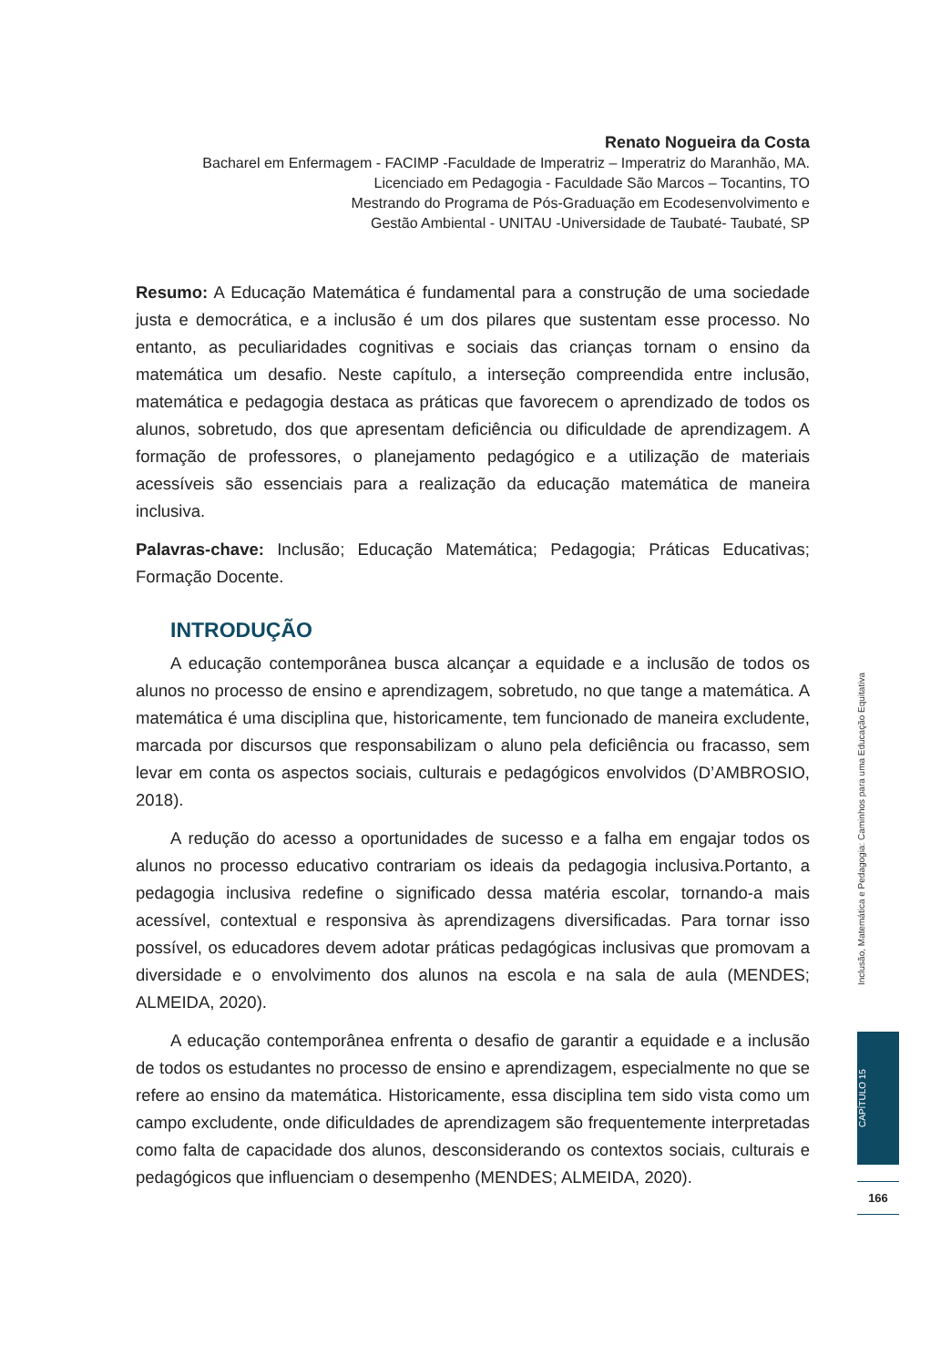Renato Nogueira da Costa
Bacharel em Enfermagem - FACIMP -Faculdade de Imperatriz – Imperatriz do Maranhão, MA.
Licenciado em Pedagogia - Faculdade São Marcos – Tocantins, TO
Mestrando do Programa de Pós-Graduação em Ecodesenvolvimento e
Gestão Ambiental - UNITAU -Universidade de Taubaté- Taubaté, SP
Resumo: A Educação Matemática é fundamental para a construção de uma sociedade justa e democrática, e a inclusão é um dos pilares que sustentam esse processo. No entanto, as peculiaridades cognitivas e sociais das crianças tornam o ensino da matemática um desafio. Neste capítulo, a interseção compreendida entre inclusão, matemática e pedagogia destaca as práticas que favorecem o aprendizado de todos os alunos, sobretudo, dos que apresentam deficiência ou dificuldade de aprendizagem. A formação de professores, o planejamento pedagógico e a utilização de materiais acessíveis são essenciais para a realização da educação matemática de maneira inclusiva.
Palavras-chave: Inclusão; Educação Matemática; Pedagogia; Práticas Educativas; Formação Docente.
INTRODUÇÃO
A educação contemporânea busca alcançar a equidade e a inclusão de todos os alunos no processo de ensino e aprendizagem, sobretudo, no que tange a matemática. A matemática é uma disciplina que, historicamente, tem funcionado de maneira excludente, marcada por discursos que responsabilizam o aluno pela deficiência ou fracasso, sem levar em conta os aspectos sociais, culturais e pedagógicos envolvidos (D’AMBROSIO, 2018).
A redução do acesso a oportunidades de sucesso e a falha em engajar todos os alunos no processo educativo contrariam os ideais da pedagogia inclusiva.Portanto, a pedagogia inclusiva redefine o significado dessa matéria escolar, tornando-a mais acessível, contextual e responsiva às aprendizagens diversificadas. Para tornar isso possível, os educadores devem adotar práticas pedagógicas inclusivas que promovam a diversidade e o envolvimento dos alunos na escola e na sala de aula (MENDES; ALMEIDA, 2020).
A educação contemporânea enfrenta o desafio de garantir a equidade e a inclusão de todos os estudantes no processo de ensino e aprendizagem, especialmente no que se refere ao ensino da matemática. Historicamente, essa disciplina tem sido vista como um campo excludente, onde dificuldades de aprendizagem são frequentemente interpretadas como falta de capacidade dos alunos, desconsiderando os contextos sociais, culturais e pedagógicos que influenciam o desempenho (MENDES; ALMEIDA, 2020).
Inclusão, Matemática e Pedagogia: Caminhos para uma Educação Equitativa
CAPÍTULO 15
166